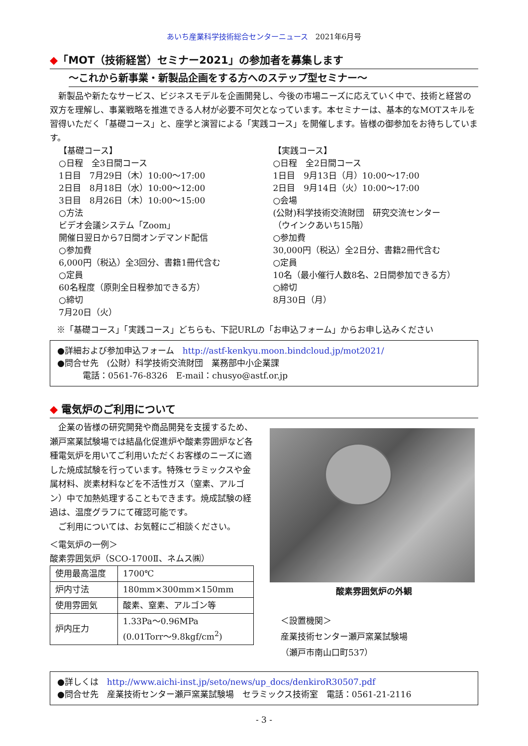あいち産業科学技術総合センターニュース　2021年6月号
◆「MOT（技術経営）セミナー2021」の参加者を募集します
～これから新事業・新製品企画をする方へのステップ型セミナー～
新製品や新たなサービス、ビジネスモデルを企画開発し、今後の市場ニーズに応えていく中で、技術と経営の双方を理解し、事業戦略を推進できる人材が必要不可欠となっています。本セミナーは、基本的なMOTスキルを習得いただく「基礎コース」と、座学と演習による「実践コース」を開催します。皆様の御参加をお待ちしています。
【基礎コース】
○日程　全3日間コース
1日目　7月29日（木）10:00～17:00
2日目　8月18日（水）10:00～12:00
3日目　8月26日（木）10:00～15:00
○方法
ビデオ会議システム「Zoom」
開催日翌日から7日間オンデマンド配信
○参加費
6,000円（税込）全3回分、書籍1冊代含む
○定員
60名程度（原則全日程参加できる方）
○締切
7月20日（火）
【実践コース】
○日程　全2日間コース
1日目　9月13日（月）10:00～17:00
2日目　9月14日（火）10:00～17:00
○会場
(公財)科学技術交流財団　研究交流センター
（ウインクあいち15階）
○参加費
30,000円（税込）全2日分、書籍2冊代含む
○定員
10名（最小催行人数8名、2日間参加できる方）
○締切
8月30日（月）
※「基礎コース」「実践コース」どちらも、下記URLの「お申込フォーム」からお申し込みください
●詳細および参加申込フォーム　http://astf-kenkyu.moon.bindcloud.jp/mot2021/
●問合せ先　(公財）科学技術交流財団　業務部中小企業課
　　　電話：0561-76-8326　E-mail：chusyo@astf.or.jp
◆ 電気炉のご利用について
企業の皆様の研究開発や商品開発を支援するため、瀬戸窯業試験場では結晶化促進炉や酸素雰囲炉など各種電気炉を用いてご利用いただくお客様のニーズに適した焼成試験を行っています。特殊セラミックスや金属材料、炭素材料などを不活性ガス（窒素、アルゴン）中で加熱処理することもできます。焼成試験の経過は、温度グラフにて確認可能です。
ご利用については、お気軽にご相談ください。
＜電気炉の一例＞
酸素雰囲気炉（SCO-1700Ⅱ、ネムス㈱）
| 使用最高温度 | 1700℃ |
| 炉内寸法 | 180mm×300mm×150mm |
| 使用雰囲気 | 酸素、窒素、アルゴン等 |
| 炉内圧力 | 1.33Pa～0.96MPa (0.01Torr～9.8kgf/cm<sup>2</sup>) |
酸素雰囲気炉の外観
＜設置機関＞
産業技術センター瀬戸窯業試験場
（瀬戸市南山口町537）
●詳しくは　http://www.aichi-inst.jp/seto/news/up_docs/denkiroR30507.pdf
●問合せ先　産業技術センター瀬戸窯業試験場　セラミックス技術室　電話：0561-21-2116
- 3 -